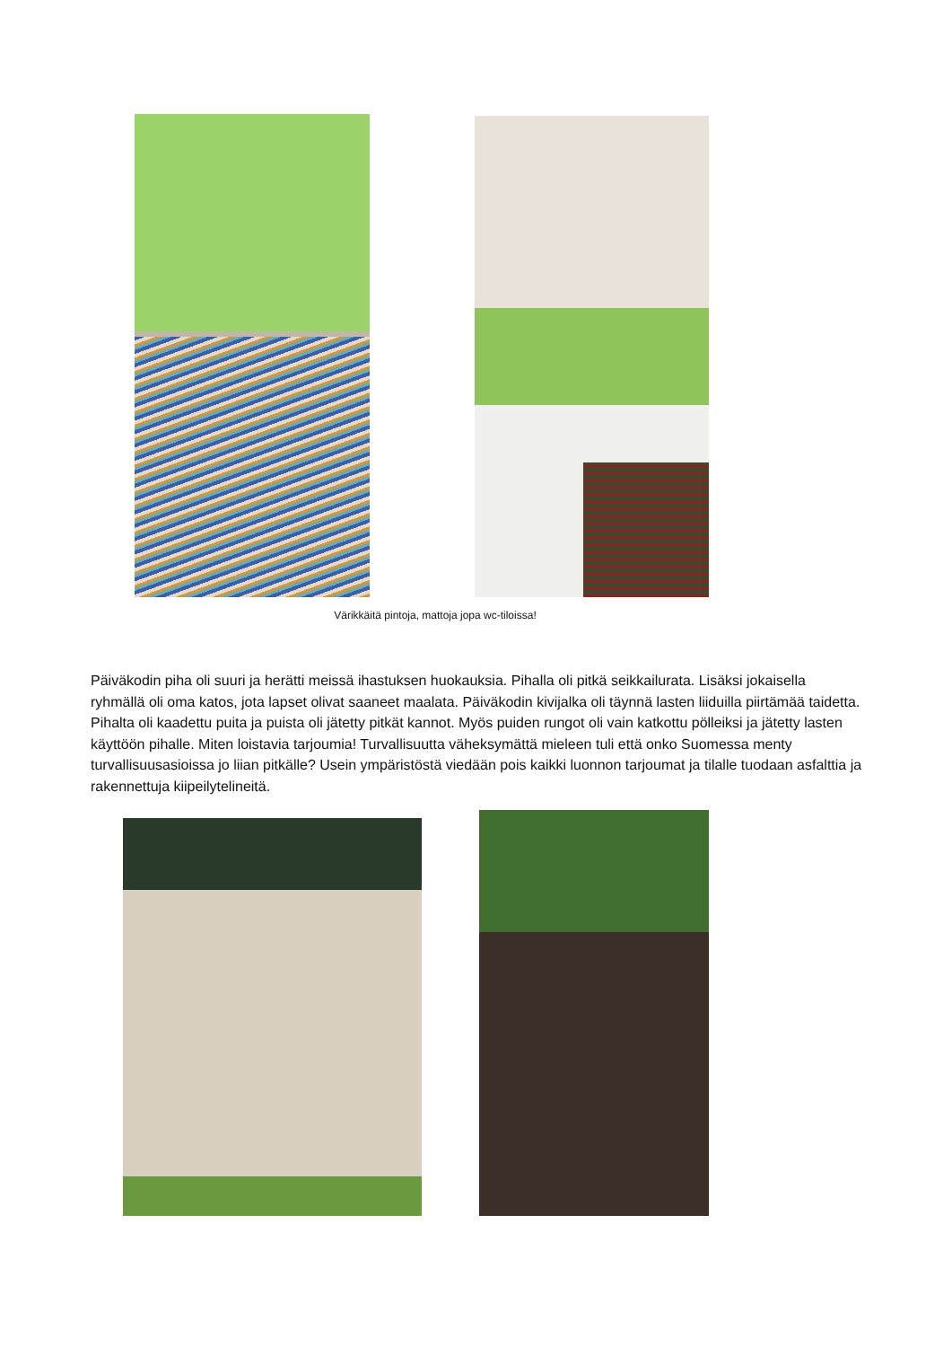Värikkäitä pintoja, mattoja jopa wc-tiloissa!
Päiväkodin piha oli suuri ja herätti meissä ihastuksen huokauksia. Pihalla oli pitkä seikkailurata. Lisäksi jokaisella ryhmällä oli oma katos, jota lapset olivat saaneet maalata. Päiväkodin kivijalka oli täynnä lasten liiduilla piirtämää taidetta. Pihalta oli kaadettu puita ja puista oli jätetty pitkät kannot. Myös puiden rungot oli vain katkottu pölleiksi ja jätetty lasten käyttöön pihalle. Miten loistavia tarjoumia! Turvallisuutta väheksymättä mieleen tuli että onko Suomessa menty turvallisuusasioissa jo liian pitkälle? Usein ympäristöstä viedään pois kaikki luonnon tarjoumat ja tilalle tuodaan asfalttia ja rakennettuja kiipeilytelineitä.